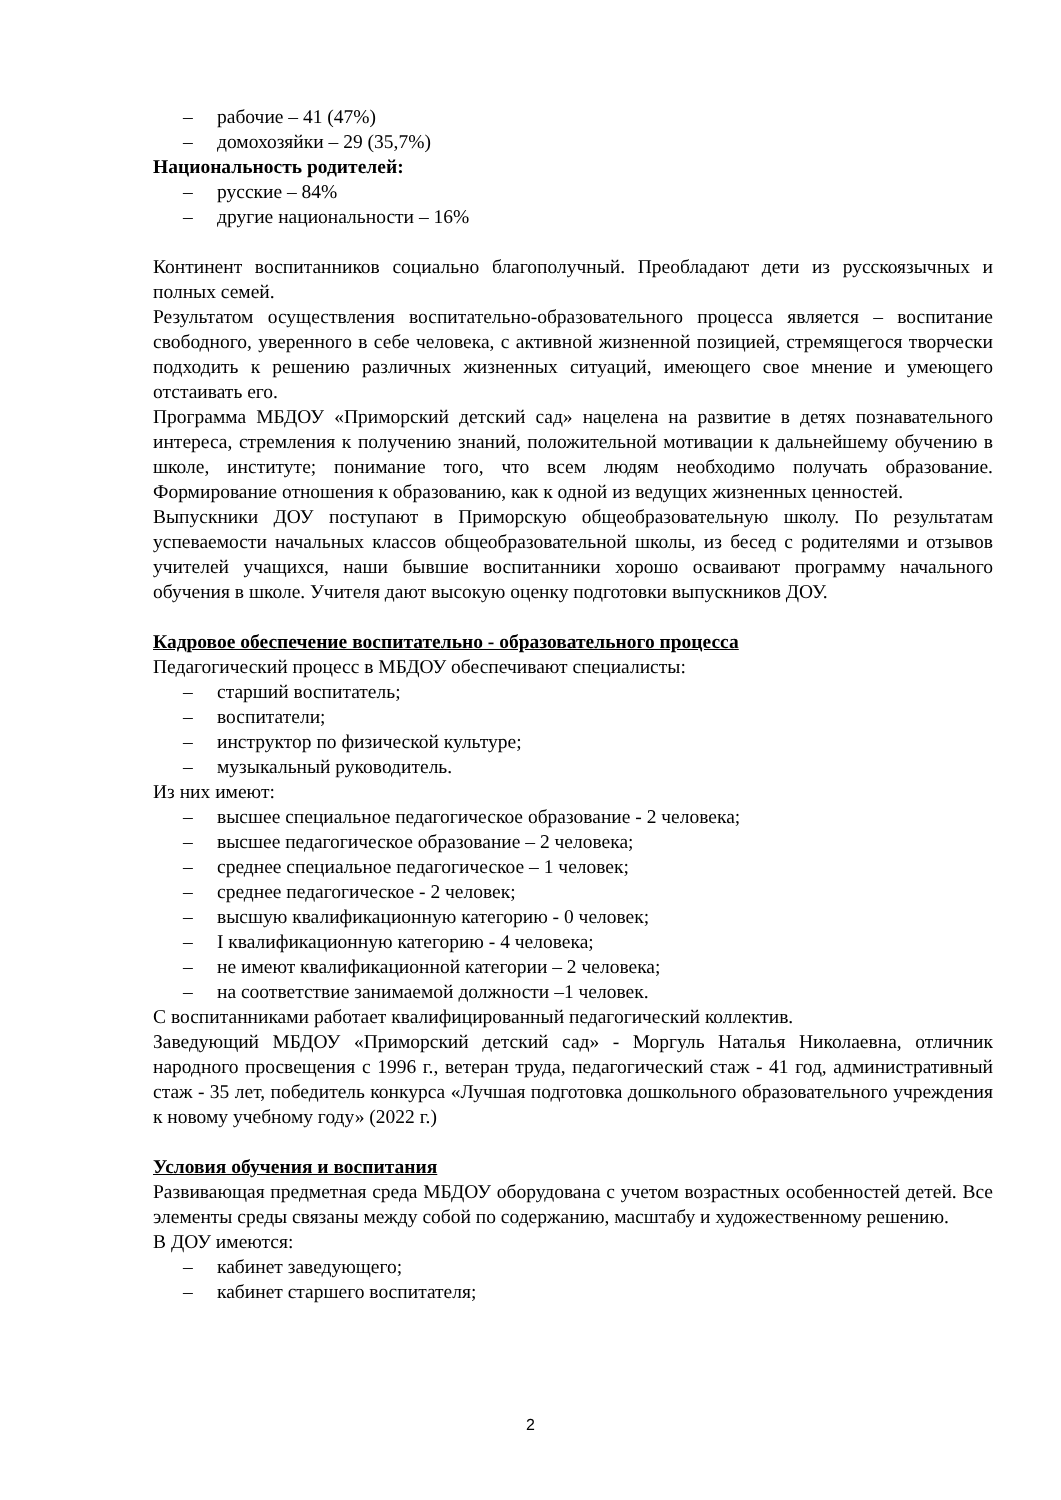– рабочие – 41 (47%)
– домохозяйки – 29 (35,7%)
Национальность родителей:
– русские – 84%
– другие национальности – 16%
Континент воспитанников социально благополучный. Преобладают дети из русскоязычных и полных семей.
Результатом осуществления воспитательно-образовательного процесса является – воспитание свободного, уверенного в себе человека, с активной жизненной позицией, стремящегося творчески подходить к решению различных жизненных ситуаций, имеющего свое мнение и умеющего отстаивать его.
Программа МБДОУ «Приморский детский сад» нацелена на развитие в детях познавательного интереса, стремления к получению знаний, положительной мотивации к дальнейшему обучению в школе, институте; понимание того, что всем людям необходимо получать образование. Формирование отношения к образованию, как к одной из ведущих жизненных ценностей.
Выпускники ДОУ поступают в Приморскую общеобразовательную школу. По результатам успеваемости начальных классов общеобразовательной школы, из бесед с родителями и отзывов учителей учащихся, наши бывшие воспитанники хорошо осваивают программу начального обучения в школе. Учителя дают высокую оценку подготовки выпускников ДОУ.
Кадровое обеспечение воспитательно - образовательного процесса
Педагогический процесс в МБДОУ обеспечивают специалисты:
– старший воспитатель;
– воспитатели;
– инструктор по физической культуре;
– музыкальный руководитель.
Из них имеют:
– высшее специальное педагогическое образование - 2 человека;
– высшее педагогическое образование – 2 человека;
– среднее специальное педагогическое – 1 человек;
– среднее педагогическое - 2 человек;
– высшую квалификационную категорию - 0 человек;
– I квалификационную категорию - 4 человека;
– не имеют квалификационной категории – 2 человека;
– на соответствие занимаемой должности –1 человек.
С воспитанниками работает квалифицированный педагогический коллектив.
Заведующий МБДОУ «Приморский детский сад» - Моргуль Наталья Николаевна, отличник народного просвещения с 1996 г., ветеран труда, педагогический стаж - 41 год, административный стаж - 35 лет, победитель конкурса «Лучшая подготовка дошкольного образовательного учреждения к новому учебному году» (2022 г.)
Условия обучения и воспитания
Развивающая предметная среда МБДОУ оборудована с учетом возрастных особенностей детей. Все элементы среды связаны между собой по содержанию, масштабу и художественному решению.
В ДОУ имеются:
– кабинет заведующего;
– кабинет старшего воспитателя;
2